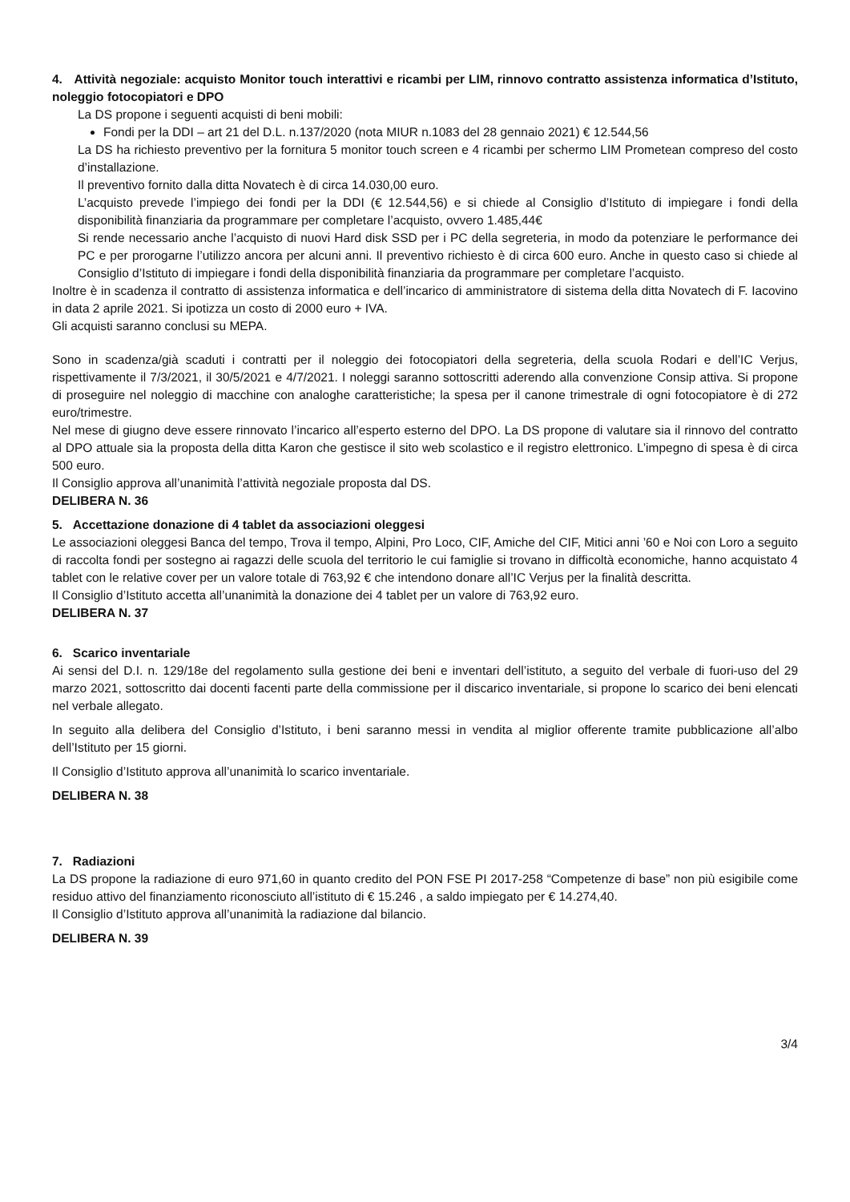4. Attività negoziale: acquisto Monitor touch interattivi e ricambi per LIM, rinnovo contratto assistenza informatica d’Istituto, noleggio fotocopiatori e DPO
La DS propone i seguenti acquisti di beni mobili:
Fondi per la DDI – art 21 del D.L. n.137/2020 (nota MIUR n.1083 del 28 gennaio 2021) € 12.544,56
La DS ha richiesto preventivo per la fornitura 5 monitor touch screen e 4 ricambi per schermo LIM Prometean compreso del costo d’installazione.
Il preventivo fornito dalla ditta Novatech è di circa 14.030,00 euro.
L’acquisto prevede l’impiego dei fondi per la DDI (€ 12.544,56) e si chiede al Consiglio d’Istituto di impiegare i fondi della disponibilità finanziaria da programmare per completare l’acquisto, ovvero 1.485,44€
Si rende necessario anche l’acquisto di nuovi Hard disk SSD per i PC della segreteria, in modo da potenziare le performance dei PC e per prorogarne l’utilizzo ancora per alcuni anni. Il preventivo richiesto è di circa 600 euro. Anche in questo caso si chiede al Consiglio d’Istituto di impiegare i fondi della disponibilità finanziaria da programmare per completare l’acquisto.
Inoltre è in scadenza il contratto di assistenza informatica e dell’incarico di amministratore di sistema della ditta Novatech di F. Iacovino in data 2 aprile 2021. Si ipotizza un costo di 2000 euro + IVA.
Gli acquisti saranno conclusi su MEPA.
Sono in scadenza/già scaduti i contratti per il noleggio dei fotocopiatori della segreteria, della scuola Rodari e dell’IC Verjus, rispettivamente il 7/3/2021, il 30/5/2021 e 4/7/2021. I noleggi saranno sottoscritti aderendo alla convenzione Consip attiva. Si propone di proseguire nel noleggio di macchine con analoghe caratteristiche; la spesa per il canone trimestrale di ogni fotocopiatore è di 272 euro/trimestre.
Nel mese di giugno deve essere rinnovato l’incarico all’esperto esterno del DPO. La DS propone di valutare sia il rinnovo del contratto al DPO attuale sia la proposta della ditta Karon che gestisce il sito web scolastico e il registro elettronico. L’impegno di spesa è di circa 500 euro.
Il Consiglio approva all’unanimità l’attività negoziale proposta dal DS.
DELIBERA N. 36
5. Accettazione donazione di 4 tablet da associazioni oleggesi
Le associazioni oleggesi Banca del tempo, Trova il tempo, Alpini, Pro Loco, CIF, Amiche del CIF, Mitici anni ’60 e Noi con Loro a seguito di raccolta fondi per sostegno ai ragazzi delle scuola del territorio le cui famiglie si trovano in difficoltà economiche, hanno acquistato 4 tablet con le relative cover per un valore totale di 763,92 € che intendono donare all’IC Verjus per la finalità descritta.
Il Consiglio d’Istituto accetta all’unanimità la donazione dei 4 tablet per un valore di 763,92 euro.
DELIBERA N. 37
6. Scarico inventariale
Ai sensi del D.I. n. 129/18e del regolamento sulla gestione dei beni e inventari dell’istituto, a seguito del verbale di fuori-uso del 29 marzo 2021, sottoscritto dai docenti facenti parte della commissione per il discarico inventariale, si propone lo scarico dei beni elencati nel verbale allegato.
In seguito alla delibera del Consiglio d’Istituto, i beni saranno messi in vendita al miglior offerente tramite pubblicazione all’albo dell’Istituto per 15 giorni.
Il Consiglio d’Istituto approva all’unanimità lo scarico inventariale.
DELIBERA N. 38
7. Radiazioni
La DS propone la radiazione di euro 971,60 in quanto credito del PON FSE PI 2017-258 “Competenze di base” non più esigibile come residuo attivo del finanziamento riconosciuto all’istituto di € 15.246 , a saldo impiegato per € 14.274,40.
Il Consiglio d’Istituto approva all’unanimità la radiazione dal bilancio.
DELIBERA N. 39
3/4